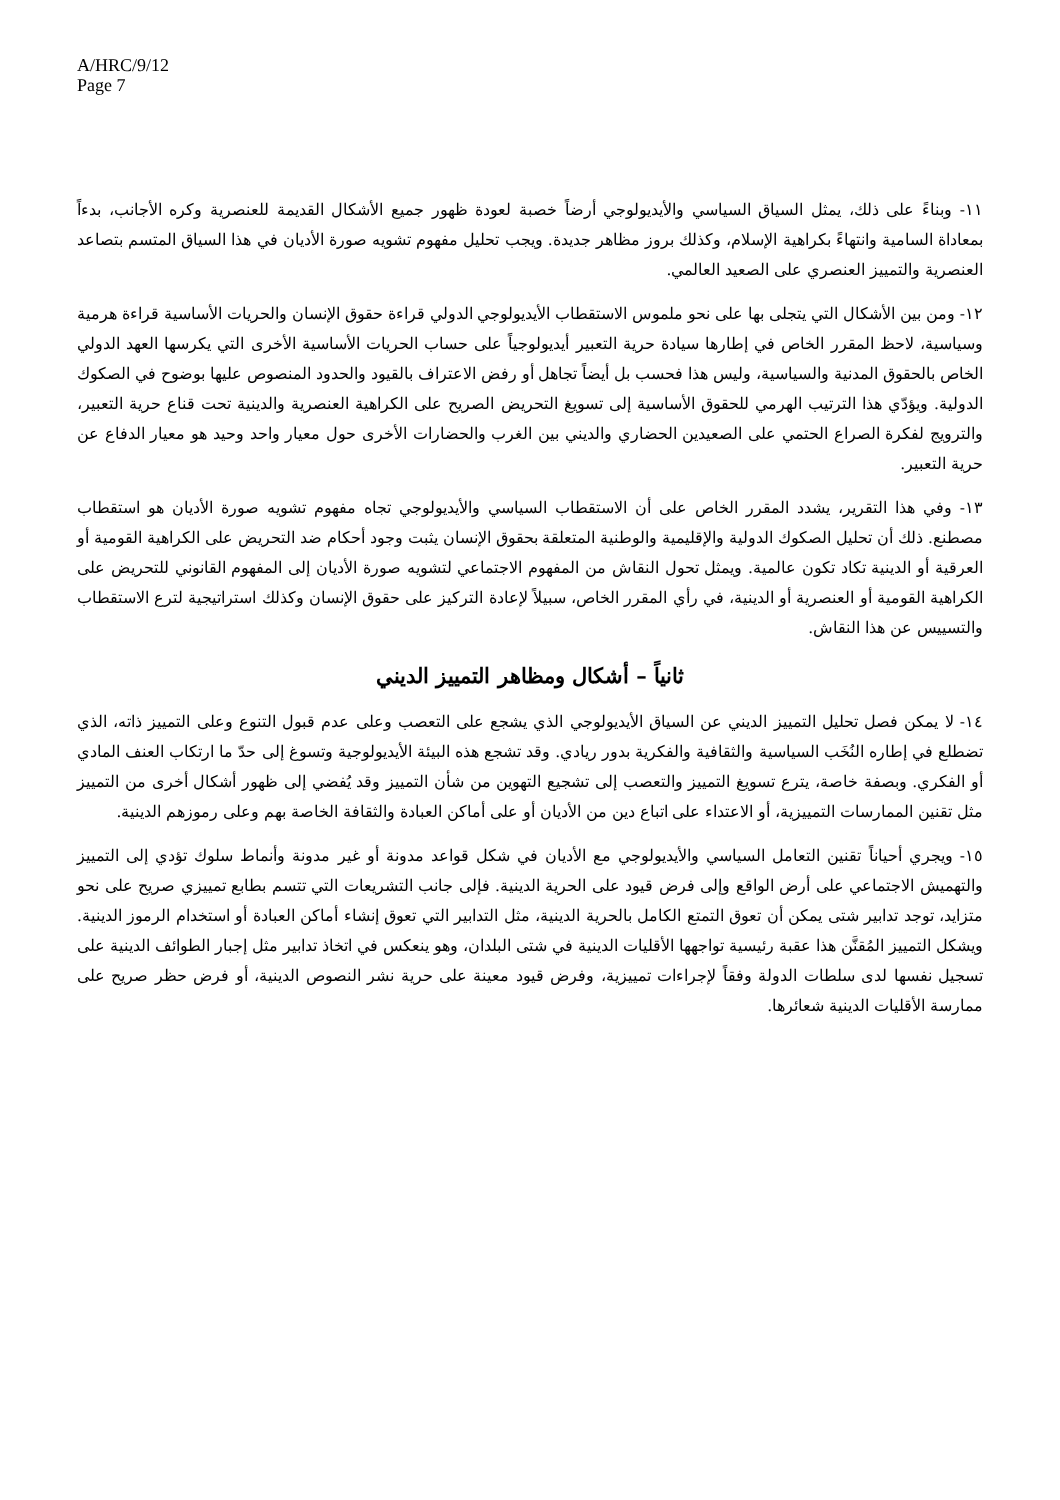A/HRC/9/12
Page 7
١١- وبناءً على ذلك، يمثل السياق السياسي والأيديولوجي أرضاً خصبة لعودة ظهور جميع الأشكال القديمة للعنصرية وكره الأجانب، بدءاً بمعاداة السامية وانتهاءً بكراهية الإسلام، وكذلك بروز مظاهر جديدة. ويجب تحليل مفهوم تشويه صورة الأديان في هذا السياق المتسم بتصاعد العنصرية والتمييز العنصري على الصعيد العالمي.
١٢- ومن بين الأشكال التي يتجلى بها على نحو ملموس الاستقطاب الأيديولوجي الدولي قراءة حقوق الإنسان والحريات الأساسية قراءة هرمية وسياسية، لاحظ المقرر الخاص في إطارها سيادة حرية التعبير أيديولوجياً على حساب الحريات الأساسية الأخرى التي يكرسها العهد الدولي الخاص بالحقوق المدنية والسياسية، وليس هذا فحسب بل أيضاً تجاهل أو رفض الاعتراف بالقيود والحدود المنصوص عليها بوضوح في الصكوك الدولية. ويؤدّي هذا الترتيب الهرمي للحقوق الأساسية إلى تسويغ التحريض الصريح على الكراهية العنصرية والدينية تحت قناع حرية التعبير، والترويج لفكرة الصراع الحتمي على الصعيدين الحضاري والديني بين الغرب والحضارات الأخرى حول معيار واحد وحيد هو معيار الدفاع عن حرية التعبير.
١٣- وفي هذا التقرير، يشدد المقرر الخاص على أن الاستقطاب السياسي والأيديولوجي تجاه مفهوم تشويه صورة الأديان هو استقطاب مصطنع. ذلك أن تحليل الصكوك الدولية والإقليمية والوطنية المتعلقة بحقوق الإنسان يثبت وجود أحكام ضد التحريض على الكراهية القومية أو العرقية أو الدينية تكاد تكون عالمية. ويمثل تحول النقاش من المفهوم الاجتماعي لتشويه صورة الأديان إلى المفهوم القانوني للتحريض على الكراهية القومية أو العنصرية أو الدينية، في رأي المقرر الخاص، سبيلاً لإعادة التركيز على حقوق الإنسان وكذلك استراتيجية لترع الاستقطاب والتسييس عن هذا النقاش.
ثانياً – أشكال ومظاهر التمييز الديني
١٤- لا يمكن فصل تحليل التمييز الديني عن السياق الأيديولوجي الذي يشجع على التعصب وعلى عدم قبول التنوع وعلى التمييز ذاته، الذي تضطلع في إطاره النُخَب السياسية والثقافية والفكرية بدور ريادي. وقد تشجع هذه البيئة الأيديولوجية وتسوغ إلى حدّ ما ارتكاب العنف المادي أو الفكري. وبصفة خاصة، يترع تسويغ التمييز والتعصب إلى تشجيع التهوين من شأن التمييز وقد يُفضي إلى ظهور أشكال أخرى من التمييز مثل تقنين الممارسات التمييزية، أو الاعتداء على اتباع دين من الأديان أو على أماكن العبادة والثقافة الخاصة بهم وعلى رموزهم الدينية.
١٥- ويجري أحياناً تقنين التعامل السياسي والأيديولوجي مع الأديان في شكل قواعد مدونة أو غير مدونة وأنماط سلوك تؤدي إلى التمييز والتهميش الاجتماعي على أرض الواقع وإلى فرض قيود على الحرية الدينية. فإلى جانب التشريعات التي تتسم بطابع تمييزي صريح على نحو متزايد، توجد تدابير شتى يمكن أن تعوق التمتع الكامل بالحرية الدينية، مثل التدابير التي تعوق إنشاء أماكن العبادة أو استخدام الرموز الدينية. ويشكل التمييز المُقنَّن هذا عقبة رئيسية تواجهها الأقليات الدينية في شتى البلدان، وهو ينعكس في اتخاذ تدابير مثل إجبار الطوائف الدينية على تسجيل نفسها لدى سلطات الدولة وفقاً لإجراءات تمييزية، وفرض قيود معينة على حرية نشر النصوص الدينية، أو فرض حظر صريح على ممارسة الأقليات الدينية شعائرها.